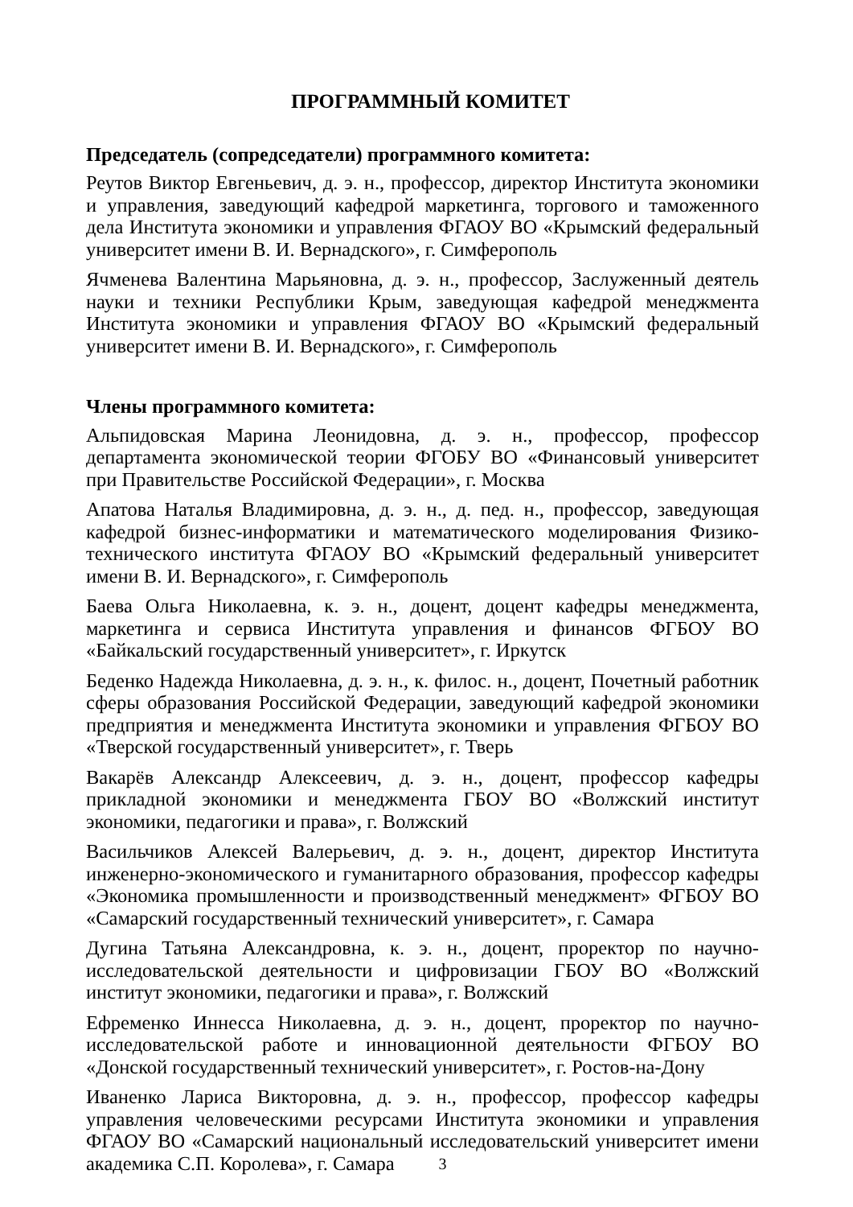ПРОГРАММНЫЙ КОМИТЕТ
Председатель (сопредседатели) программного комитета:
Реутов Виктор Евгеньевич, д. э. н., профессор, директор Института экономики и управления, заведующий кафедрой маркетинга, торгового и таможенного дела Института экономики и управления ФГАОУ ВО «Крымский федеральный университет имени В. И. Вернадского», г. Симферополь
Ячменева Валентина Марьяновна, д. э. н., профессор, Заслуженный деятель науки и техники Республики Крым, заведующая кафедрой менеджмента Института экономики и управления ФГАОУ ВО «Крымский федеральный университет имени В. И. Вернадского», г. Симферополь
Члены программного комитета:
Альпидовская Марина Леонидовна, д. э. н., профессор, профессор департамента экономической теории ФГОБУ ВО «Финансовый университет при Правительстве Российской Федерации», г. Москва
Апатова Наталья Владимировна, д. э. н., д. пед. н., профессор, заведующая кафедрой бизнес-информатики и математического моделирования Физико-технического института ФГАОУ ВО «Крымский федеральный университет имени В. И. Вернадского», г. Симферополь
Баева Ольга Николаевна, к. э. н., доцент, доцент кафедры менеджмента, маркетинга и сервиса Института управления и финансов ФГБОУ ВО «Байкальский государственный университет», г. Иркутск
Беденко Надежда Николаевна, д. э. н., к. филос. н., доцент, Почетный работник сферы образования Российской Федерации, заведующий кафедрой экономики предприятия и менеджмента Института экономики и управления ФГБОУ ВО «Тверской государственный университет», г. Тверь
Вакарёв Александр Алексеевич, д. э. н., доцент, профессор кафедры прикладной экономики и менеджмента ГБОУ ВО «Волжский институт экономики, педагогики и права», г. Волжский
Васильчиков Алексей Валерьевич, д. э. н., доцент, директор Института инженерно-экономического и гуманитарного образования, профессор кафедры «Экономика промышленности и производственный менеджмент» ФГБОУ ВО «Самарский государственный технический университет», г. Самара
Дугина Татьяна Александровна, к. э. н., доцент, проректор по научно-исследовательской деятельности и цифровизации ГБОУ ВО «Волжский институт экономики, педагогики и права», г. Волжский
Ефременко Иннесса Николаевна, д. э. н., доцент, проректор по научно-исследовательской работе и инновационной деятельности ФГБОУ ВО «Донской государственный технический университет», г. Ростов-на-Дону
Иваненко Лариса Викторовна, д. э. н., профессор, профессор кафедры управления человеческими ресурсами Института экономики и управления ФГАОУ ВО «Самарский национальный исследовательский университет имени академика С.П. Королева», г. Самара
3